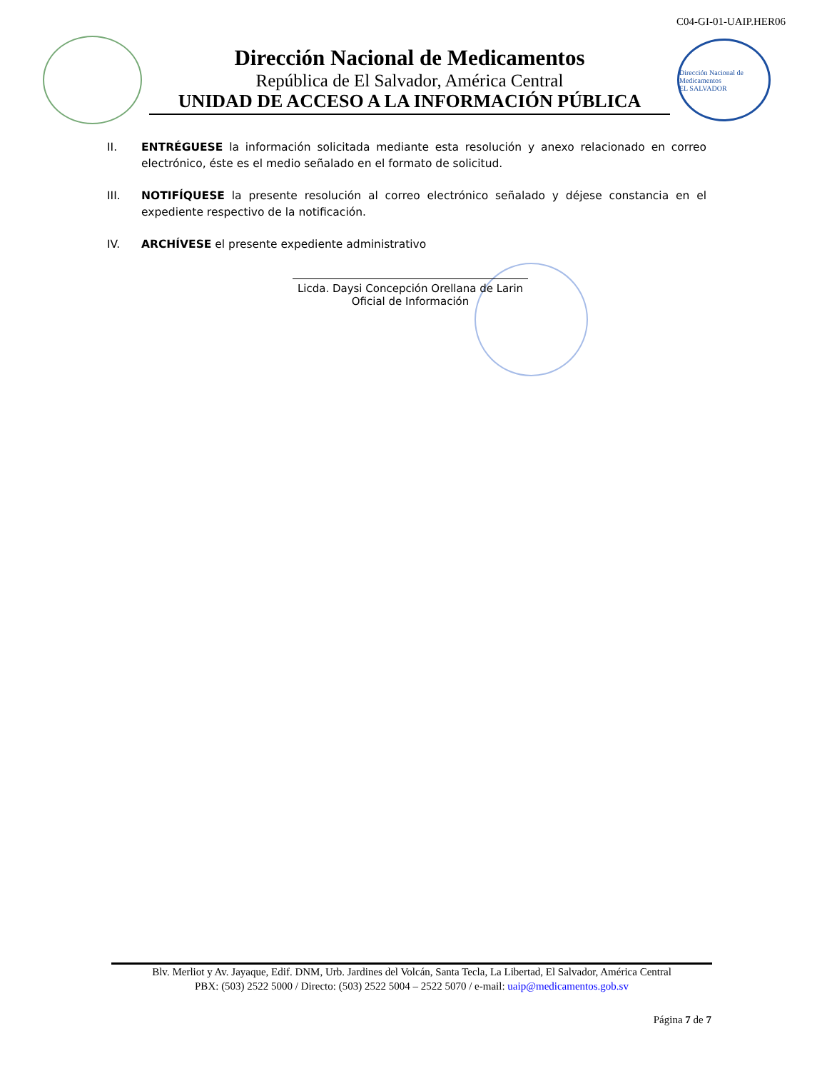C04-GI-01-UAIP.HER06
Dirección Nacional de Medicamentos
República de El Salvador, América Central
UNIDAD DE ACCESO A LA INFORMACIÓN PÚBLICA
Dirección Nacional de Medicamentos
EL SALVADOR
II. ENTRÉGUESE la información solicitada mediante esta resolución y anexo relacionado en correo electrónico, éste es el medio señalado en el formato de solicitud.
III. NOTIFÍQUESE la presente resolución al correo electrónico señalado y déjese constancia en el expediente respectivo de la notificación.
IV. ARCHÍVESE el presente expediente administrativo
Licda. Daysi Concepción Orellana de Larin
Oficial de Información
Blv. Merliot y Av. Jayaque, Edif. DNM, Urb. Jardines del Volcán, Santa Tecla, La Libertad, El Salvador, América Central
PBX: (503) 2522 5000 / Directo: (503) 2522 5004 – 2522 5070 / e-mail: uaip@medicamentos.gob.sv
Página 7 de 7